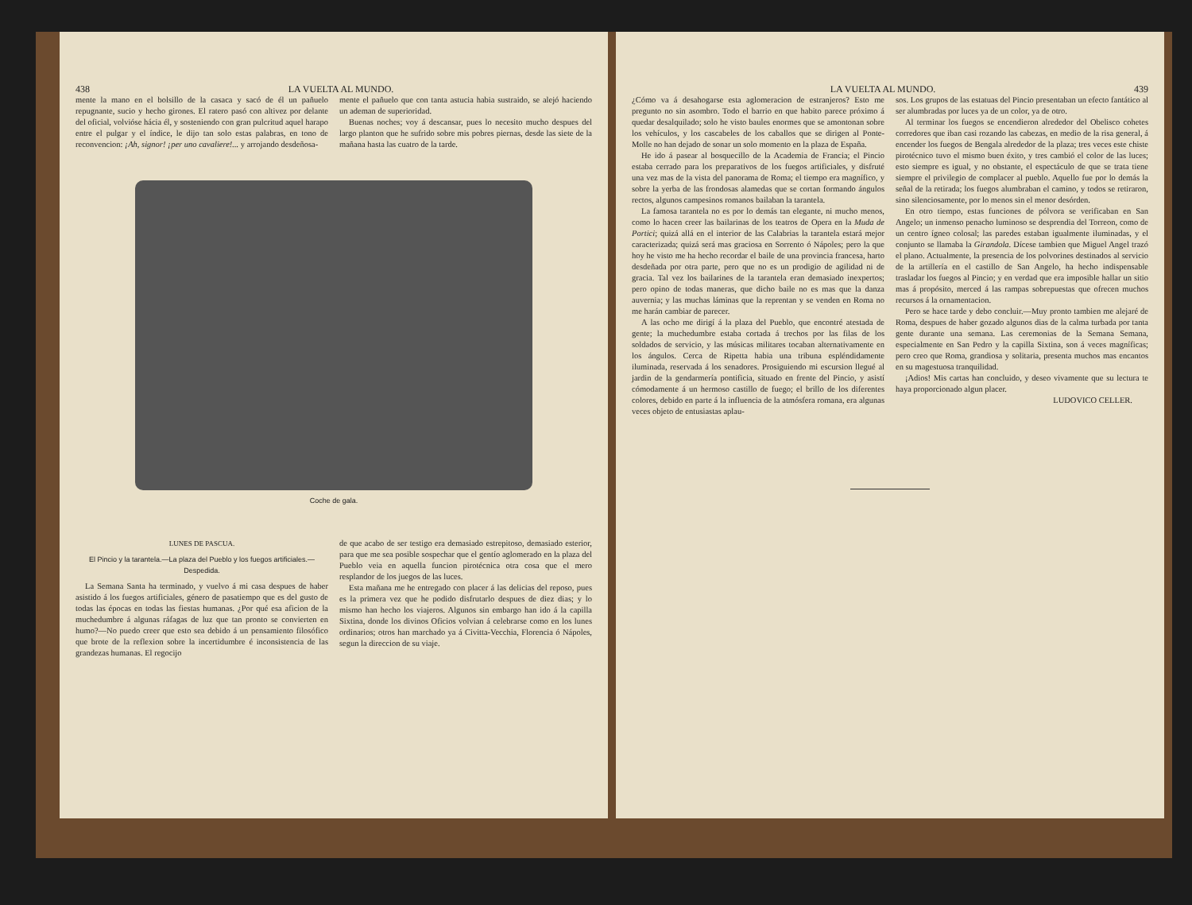438 LA VUELTA AL MUNDO.
mente la mano en el bolsillo de la casaca y sacó de él un pañuelo repugnante, sucio y hecho girones. El ratero pasó con altivez por delante del oficial, volvióse hácia él, y sosteniendo con gran pulcritud aquel harapo entre el pulgar y el índice, le dijo tan solo estas palabras, en tono de reconvencion: ¡Ah, signor! ¡per uno cavaliere!... y arrojando desdeñosa-
mente el pañuelo que con tanta astucia habia sustraido, se alejó haciendo un ademan de superioridad.
Buenas noches; voy á descansar, pues lo necesito mucho despues del largo planton que he sufrido sobre mis pobres piernas, desde las siete de la mañana hasta las cuatro de la tarde.
Coche de gala.
LUNES DE PASCUA.
El Pincio y la tarantela.—La plaza del Pueblo y los fuegos artificiales.—Despedida.
La Semana Santa ha terminado, y vuelvo á mi casa despues de haber asistido á los fuegos artificiales, género de pasatiempo que es del gusto de todas las épocas en todas las fiestas humanas. ¿Por qué esa aficion de la muchedumbre á algunas ráfagas de luz que tan pronto se convierten en humo?—No puedo creer que esto sea debido á un pensamiento filosófico que brote de la reflexion sobre la incertidumbre é inconsistencia de las grandezas humanas. El regocijo
de que acabo de ser testigo era demasiado estrepitoso, demasiado esterior, para que me sea posible sospechar que el gentío aglomerado en la plaza del Pueblo veia en aquella funcion pirotécnica otra cosa que el mero resplandor de los juegos de las luces.
Esta mañana me he entregado con placer á las delicias del reposo, pues es la primera vez que he podido disfrutarlo despues de diez dias; y lo mismo han hecho los viajeros. Algunos sin embargo han ido á la capilla Sixtina, donde los divinos Oficios volvian á celebrarse como en los lunes ordinarios; otros han marchado ya á Civitta-Vecchia, Florencia ó Nápoles, segun la direccion de su viaje.
LA VUELTA AL MUNDO. 439
¿Cómo va á desahogarse esta aglomeracion de estranjeros? Esto me pregunto no sin asombro. Todo el barrio en que habito parece próximo á quedar desalquilado; solo he visto baules enormes que se amontonan sobre los vehículos, y los cascabeles de los caballos que se dirigen al Ponte-Molle no han dejado de sonar un solo momento en la plaza de España.
He ido á pasear al bosquecillo de la Academia de Francia; el Pincio estaba cerrado para los preparativos de los fuegos artificiales, y disfruté una vez mas de la vista del panorama de Roma; el tiempo era magnífico, y sobre la yerba de las frondosas alamedas que se cortan formando ángulos rectos, algunos campesinos romanos bailaban la tarantela.
La famosa tarantela no es por lo demás tan elegante, ni mucho menos, como lo hacen creer las bailarinas de los teatros de Opera en la Muda de Portici; quizá allá en el interior de las Calabrias la tarantela estará mejor caracterizada; quizá será mas graciosa en Sorrento ó Nápoles; pero la que hoy he visto me ha hecho recordar el baile de una provincia francesa, harto desdeñada por otra parte, pero que no es un prodigio de agilidad ni de gracia. Tal vez los bailarines de la tarantela eran demasiado inexpertos; pero opino de todas maneras, que dicho baile no es mas que la danza auvernia; y las muchas láminas que la reprentan y se venden en Roma no me harán cambiar de parecer.
A las ocho me dirigí á la plaza del Pueblo, que encontré atestada de gente; la muchedumbre estaba cortada á trechos por las filas de los soldados de servicio, y las músicas militares tocaban alternativamente en los ángulos. Cerca de Ripetta habia una tribuna espléndidamente iluminada, reservada á los senadores. Prosiguiendo mi escursion llegué al jardin de la gendarmería pontificia, situado en frente del Pincio, y asistí cómodamente á un hermoso castillo de fuego; el brillo de los diferentes colores, debido en parte á la influencia de la atmósfera romana, era algunas veces objeto de entusiastas aplau-
sos. Los grupos de las estatuas del Pincio presentaban un efecto fantático al ser alumbradas por luces ya de un color, ya de otro.
Al terminar los fuegos se encendieron alrededor del Obelisco cohetes corredores que iban casi rozando las cabezas, en medio de la risa general, á encender los fuegos de Bengala alrededor de la plaza; tres veces este chiste pirotécnico tuvo el mismo buen éxito, y tres cambió el color de las luces; esto siempre es igual, y no obstante, el espectáculo de que se trata tiene siempre el privilegio de complacer al pueblo. Aquello fue por lo demás la señal de la retirada; los fuegos alumbraban el camino, y todos se retiraron, sino silenciosamente, por lo menos sin el menor desórden.
En otro tiempo, estas funciones de pólvora se verificaban en San Angelo; un inmenso penacho luminoso se desprendia del Torreon, como de un centro ígneo colosal; las paredes estaban igualmente iluminadas, y el conjunto se llamaba la Girandola. Dícese tambien que Miguel Angel trazó el plano. Actualmente, la presencia de los polvorines destinados al servicio de la artillería en el castillo de San Angelo, ha hecho indispensable trasladar los fuegos al Pincio; y en verdad que era imposible hallar un sitio mas á propósito, merced á las rampas sobrepuestas que ofrecen muchos recursos á la ornamentacion.
Pero se hace tarde y debo concluir.—Muy pronto tambien me alejaré de Roma, despues de haber gozado algunos dias de la calma turbada por tanta gente durante una semana. Las ceremonias de la Semana Semana, especialmente en San Pedro y la capilla Sixtina, son á veces magníficas; pero creo que Roma, grandiosa y solitaria, presenta muchos mas encantos en su magestuosa tranquilidad.
¡Adios! Mis cartas han concluido, y deseo vivamente que su lectura te haya proporcionado algun placer.
LUDOVICO CELLER.